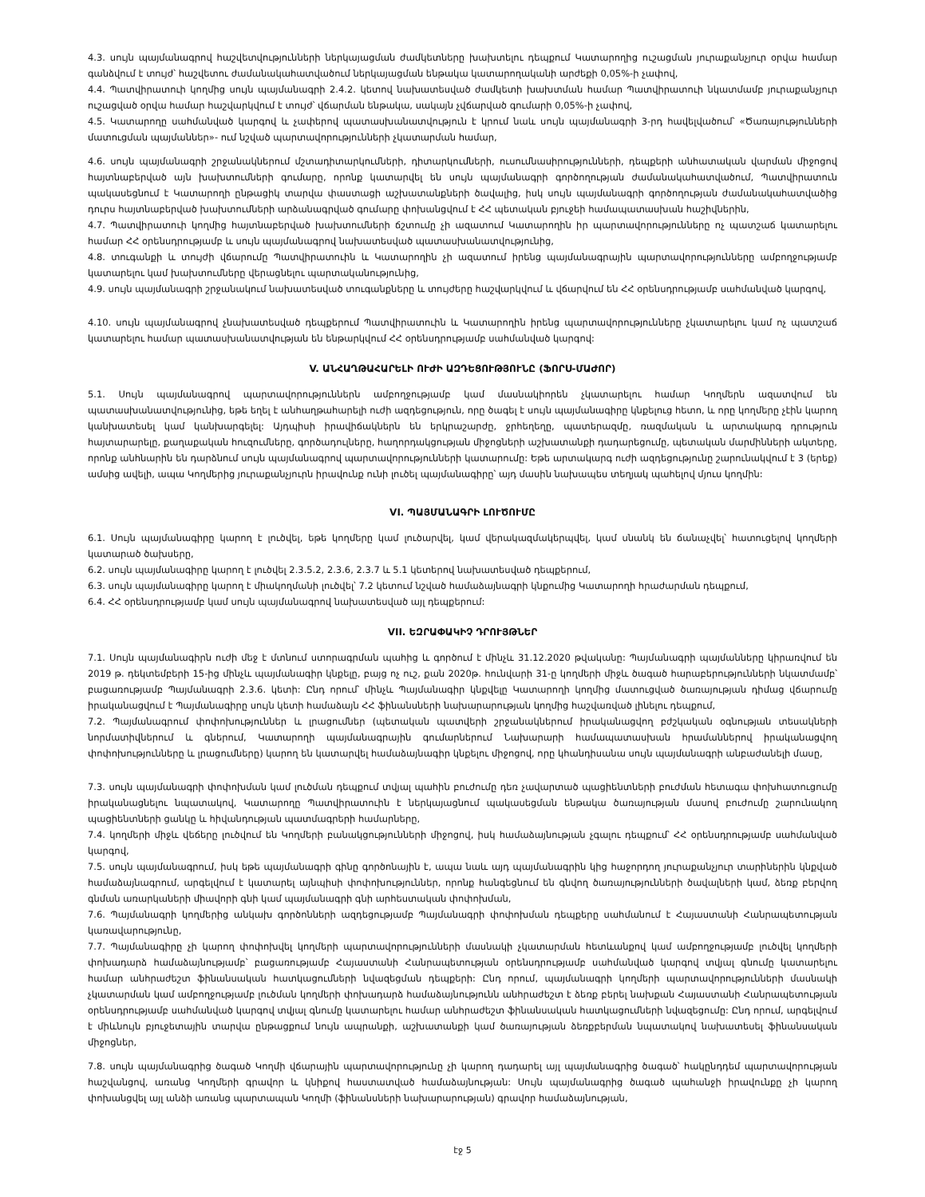4.3. սույն պայմանագրով հաշվետվությունների ներկայացման ժամկետները խախտելու դեպքում Կատարողից ուշացման յուրաքանչյուր օրվա համար գանձվում է տույժ՝ հաշվետու ժամանակահատվածում ներկայացման ենթակա կատարողականի արժեքի 0,05%-ի չափով,
4.4. Պատվիրատուի կողմից սույն պայմանագրի 2.4.2. կետով նախատեսված ժամկետի խախտման համար Պատվիրատուի նկատմամբ յուրաքանչյուր ուշացված օրվա համար հաշվարկվում է տույժ՝ վճարման ենթակա, սակայն չվճարված գումարի 0,05%-ի չափով,
4.5. Կատարողը սահմանված կարգով և չափերով պատասխանատվություն է կրում նաև սույն պայմանագրի 3-րդ հավելվածում՝ «Ծառայությունների մատուցման պայմաններ»- ում նշված պարտավորությունների չկատարման համար,
4.6. սույն պայմանագրի շրջանակներում մշտադիտարկումների, դիտարկումների, ուսումնասիրությունների, դեպքերի անհատական վարման միջոցով հայտնաբերված այն խախտումների գումարը, որոնք կատարվել են սույն պայմանագրի գործողության ժամանակահատվածում, Պատվիրատուն պակասեցնում է Կատարողի ընթացիկ տարվա փաստացի աշխատանքների ծավալից, իսկ սույն պայմանագրի գործողության ժամանակահատվածից դուրս հայտնաբերված խախտումների արձանագրված գումարը փոխանցվում է ՀՀ պետական բյուջեի համապատասխան հաշիվներին,
4.7. Պատվիրատուի կողմից հայտնաբերված խախտումների ճշտումը չի ազատում Կատարողին իր պարտավորությունները ոչ պատշաճ կատարելու համար ՀՀ օրենսդրությամբ և սույն պայմանագրով նախատեսված պատասխանատվությունից,
4.8. տուգանքի և տույժի վճարումը Պատվիրատուին և Կատարողին չի ազատում իրենց պայմանագրային պարտավորությունները ամբողջությամբ կատարելու կամ խախտումները վերացնելու պարտականությունից,
4.9. սույն պայմանագրի շրջանակում նախատեսված տուգանքները և տույժերը հաշվարկվում և վճարվում են ՀՀ օրենսդրությամբ սահմանված կարգով,
4.10. սույն պայմանագրով չնախատեսված դեպքերում Պատվիրատուին և Կատարողին իրենց պարտավորությունները չկատարելու կամ ոչ պատշաճ կատարելու համար պատասխանատվության են ենթարկվում ՀՀ օրենսդրությամբ սահմանված կարգով:
V. ԱՆՀԱՂԹԱՀԱՐԵԼԻ ՈՒԺԻ ԱԶԴԵՑՈՒԹՅՈՒՆԸ (ՖՈՐՍ-ՄԱԺՈՐ)
5.1. Սույն պայմանագրով պարտավորություններն ամբողջությամբ կամ մասնակիորեն չկատարելու համար Կողմերն ազատվում են պատասխանատվությունից, եթե եղել է անհաղթահարելի ուժի ազդեցություն, որը ծագել է սույն պայմանագիրը կնքելուց հետո, և որը կողմերը չէին կարող կանխատեսել կամ կանխարգելել: Այդպիսի իրավիճակներն են երկրաշարժը, ջրհեղեղը, պատերազմը, ռազմական և արտակարգ դրություն հայտարարելը, քաղաքական հուզումները, գործադուլները, հաղորդակցության միջոցների աշխատանքի դադարեցումը, պետական մարմինների ակտերը, որոնք անհնարին են դարձնում սույն պայմանագրով պարտավորությունների կատարումը: Եթե արտակարգ ուժի ազդեցությունը շարունակվում է 3 (երեք) ամսից ավելի, ապա Կողմերից յուրաքանչյուրն իրավունք ունի լուծել պայմանագիրը՝ այդ մասին նախապես տեղյակ պահելով մյուս կողմին:
VI. ՊԱՅՄԱՆԱԳՐԻ ԼՈՒԾՈՒՄԸ
6.1. Սույն պայմանագիրը կարող է լուծվել, եթե կողմերը կամ լուծարվել, կամ վերակազմակերպվել, կամ սնանկ են ճանաչվել՝ հատուցելով կողմերի կատարած ծախսերը,
6.2. սույն պայմանագիրը կարող է լուծվել 2.3.5.2, 2.3.6, 2.3.7 և 5.1 կետերով նախատեսված դեպքերում,
6.3. սույն պայմանագիրը կարող է միակողմանի լուծվել՝ 7.2 կետում նշված համաձայնագրի կնքումից Կատարողի հրաժարման դեպքում,
6.4. ՀՀ օրենսդրությամբ կամ սույն պայմանագրով նախատեսված այլ դեպքերում:
VII. ԵԶՐԱՓԱԿԻՉ ԴՐՈՒՅԹՆԵՐ
7.1. Սույն պայմանագիրն ուժի մեջ է մտնում ստորագրման պահից և գործում է մինչև 31.12.2020 թվականը: Պայմանագրի պայմանները կիրառվում են 2019 թ. դեկտեմբերի 15-ից մինչև պայմանագիր կնքելը, բայց ոչ ուշ, քան 2020թ. հունվարի 31-ը կողմերի միջև ծագած հարաբերությունների նկատմամբ՝ բացառությամբ Պայմանագրի 2.3.6. կետի: Ընդ որում՝ մինչև Պայմանագիր կնքվելը Կատարողի կողմից մատուցված ծառայության դիմաց վճարումը իրականացվում է Պայմանագիրը սույն կետի համաձայն ՀՀ ֆինանսների նախարարության կողմից հաշվառված լինելու դեպքում,
7.2. Պայմանագրում փոփոխություններ և լրացումներ (պետական պատվերի շրջանակներում իրականացվող բժշկական օգնության տեսակների նորմատիվներում և գներում, Կատարողի պայմանագրային գումարներում Նախարարի համապատասխան հրամաններով իրականացվող փոփոխությունները և լրացումները) կարող են կատարվել համաձայնագիր կնքելու միջոցով, որը կհանդիսանա սույն պայմանագրի անբաժանելի մասը,
7.3. սույն պայմանագրի փոփոխման կամ լուծման դեպքում տվյալ պահին բուժումը դեռ չավարտած պացիենտների բուժման հետագա փոխհատուցումը իրականացնելու նպատակով, Կատարողը Պատվիրատուին է ներկայացնում պակասեցման ենթակա ծառայության մասով բուժումը շարունակող պացիենտների ցանկը և հիվանդության պատմագրերի համարները,
7.4. կողմերի միջև վեճերը լուծվում են Կողմերի բանակցությունների միջոցով, իսկ համաձայնության չգալու դեպքում՝ ՀՀ օրենսդրությամբ սահմանված կարգով,
7.5. սույն պայմանագրում, իսկ եթե պայմանագրի գինը գործոնային է, ապա նաև այդ պայմանագրին կից հաջորդող յուրաքանչյուր տարիներին կնքված համաձայնագրում, արգելվում է կատարել այնպիսի փոփոխություններ, որոնք հանգեցնում են գնվող ծառայությունների ծավալների կամ, ձեռք բերվող գնման առարկաների միավորի գնի կամ պայմանագրի գնի արհեստական փոփոխման,
7.6. Պայմանագրի կողմերից անկախ գործոնների ազդեցությամբ Պայմանագրի փոփոխման դեպքերը սահմանում է Հայաստանի Հանրապետության կառավարությունը,
7.7. Պայմանագիրը չի կարող փոփոխվել կողմերի պարտավորությունների մասնակի չկատարման հետևանքով կամ ամբողջությամբ լուծվել կողմերի փոխադարձ համաձայնությամբ՝ բացառությամբ Հայաստանի Հանրապետության օրենսդրությամբ սահմանված կարգով տվյալ գնումը կատարելու համար անհրաժեշտ ֆինանսական հատկացումների նվազեցման դեպքերի: Ընդ որում, պայմանագրի կողմերի պարտավորությունների մասնակի չկատարման կամ ամբողջությամբ լուծման կողմերի փոխադարձ համաձայնությունն անհրաժեշտ է ձեռք բերել նախքան Հայաստանի Հանրապետության օրենսդրությամբ սահմանված կարգով տվյալ գնումը կատարելու համար անհրաժեշտ ֆինանսական հատկացումների նվազեցումը: Ընդ որում, արգելվում է միևնույն բյուջետային տարվա ընթացքում նույն ապրանքի, աշխատանքի կամ ծառայության ձեռքբերման նպատակով նախատեսել ֆինանսական միջոցներ,
7.8. սույն պայմանագրից ծագած Կողմի վճարային պարտավորությունը չի կարող դադարել այլ պայմանագրից ծագած՝ հակընդդեմ պարտավորության հաշվանցով, առանց Կողմերի գրավոր և կնիքով հաստատված համաձայնության: Սույն պայմանագրից ծագած պահանջի իրավունքը չի կարող փոխանցվել այլ անձի առանց պարտապան Կողմի (ֆինանսների նախարարության) գրավոր համաձայնության,
էջ 5